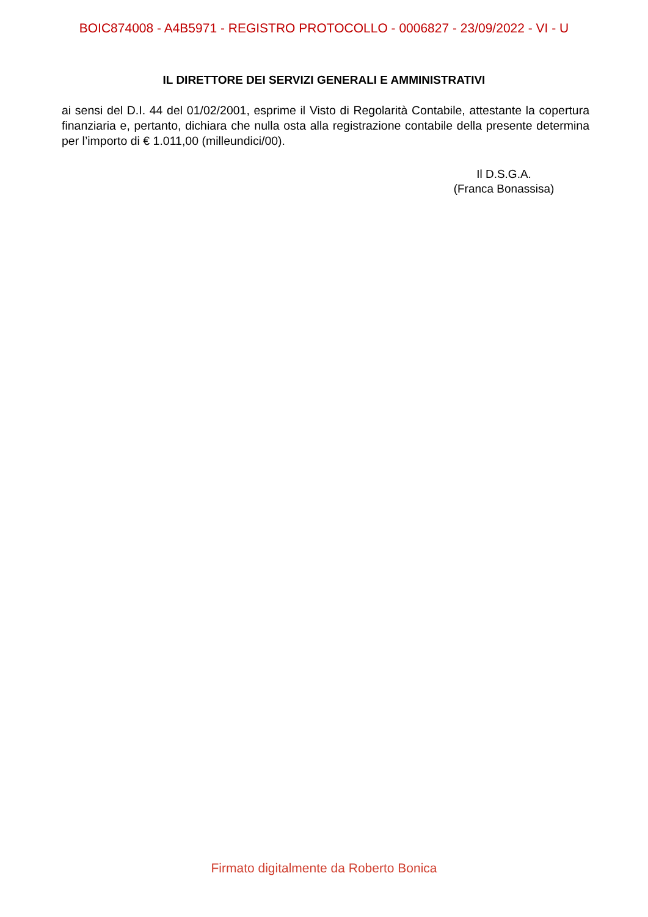BOIC874008 - A4B5971 - REGISTRO PROTOCOLLO - 0006827 - 23/09/2022 - VI - U
IL DIRETTORE DEI SERVIZI GENERALI E AMMINISTRATIVI
ai sensi del D.I. 44 del 01/02/2001, esprime il Visto di Regolarità Contabile, attestante la copertura finanziaria e, pertanto, dichiara che nulla osta alla registrazione contabile della presente determina per l’importo di € 1.011,00 (milleundici/00).
Il D.S.G.A.
(Franca Bonassisa)
Firmato digitalmente da Roberto Bonica